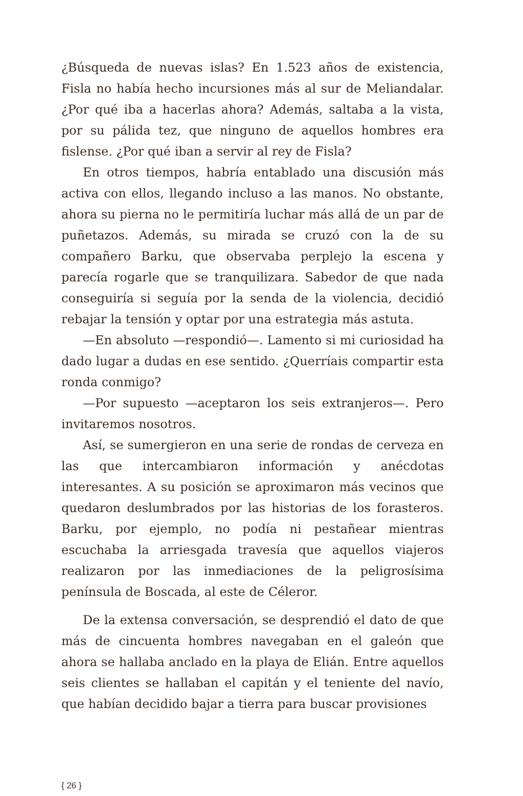¿Búsqueda de nuevas islas? En 1.523 años de existencia, Fisla no había hecho incursiones más al sur de Meliandalar. ¿Por qué iba a hacerlas ahora? Además, saltaba a la vista, por su pálida tez, que ninguno de aquellos hombres era fislense. ¿Por qué iban a servir al rey de Fisla?
En otros tiempos, habría entablado una discusión más activa con ellos, llegando incluso a las manos. No obstante, ahora su pierna no le permitiría luchar más allá de un par de puñetazos. Además, su mirada se cruzó con la de su compañero Barku, que observaba perplejo la escena y parecía rogarle que se tranquilizara. Sabedor de que nada conseguiría si seguía por la senda de la violencia, decidió rebajar la tensión y optar por una estrategia más astuta.
—En absoluto —respondió—. Lamento si mi curiosidad ha dado lugar a dudas en ese sentido. ¿Querríais compartir esta ronda conmigo?
—Por supuesto —aceptaron los seis extranjeros—. Pero invitaremos nosotros.
Así, se sumergieron en una serie de rondas de cerveza en las que intercambiaron información y anécdotas interesantes. A su posición se aproximaron más vecinos que quedaron deslumbrados por las historias de los forasteros. Barku, por ejemplo, no podía ni pestañear mientras escuchaba la arriesgada travesía que aquellos viajeros realizaron por las inmediaciones de la peligrosísima península de Boscada, al este de Céleror.
De la extensa conversación, se desprendió el dato de que más de cincuenta hombres navegaban en el galeón que ahora se hallaba anclado en la playa de Elián. Entre aquellos seis clientes se hallaban el capitán y el teniente del navío, que habían decidido bajar a tierra para buscar provisiones
{ 26 }